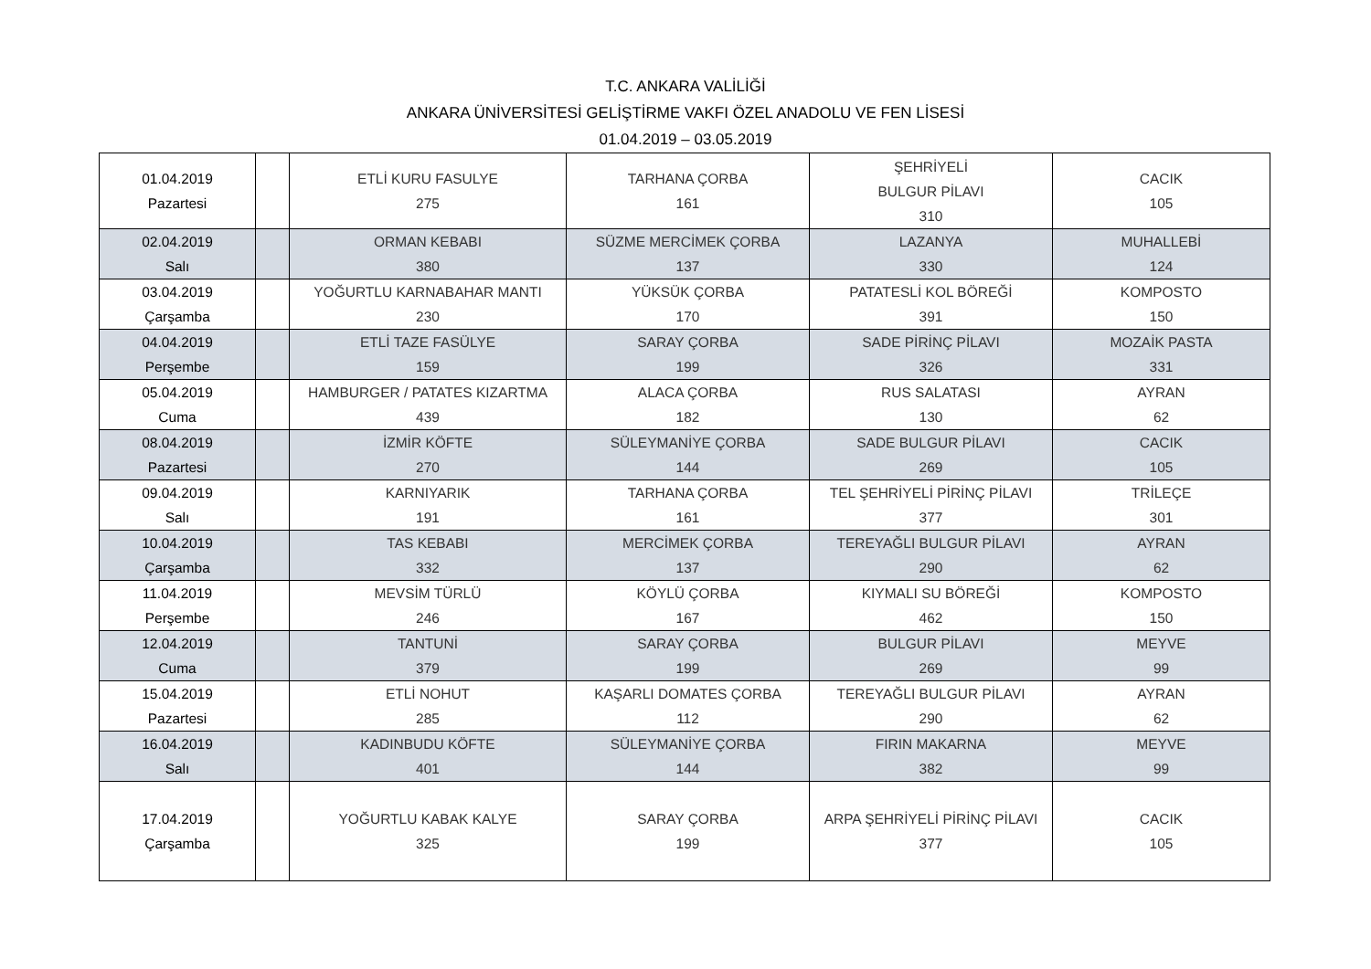T.C. ANKARA VALİLİĞİ
ANKARA ÜNİVERSİTESİ GELİŞTİRME VAKFI ÖZEL ANADOLU VE FEN LİSESİ
01.04.2019 – 03.05.2019
| 01.04.2019 Pazartesi | | ETLİ KURU FASULYE 275 | TARHANA ÇORBA 161 | ŞEHRİYELİ BULGUR PİLAVI 310 | CACIK 105 |
| 02.04.2019 Salı | | ORMAN KEBABI 380 | SÜZME MERCİMEK ÇORBA 137 | LAZANYA 330 | MUHALLEBİ 124 |
| 03.04.2019 Çarşamba | | YOĞURTLU KARNABAHAR MANTI 230 | YÜKSÜK ÇORBA 170 | PATATESLİ KOL BÖREĞİ 391 | KOMPOSTO 150 |
| 04.04.2019 Perşembe | | ETLİ TAZE FASÜLYE 159 | SARAY ÇORBA 199 | SADE PİRİNÇ PİLAVI 326 | MOZAİK PASTA 331 |
| 05.04.2019 Cuma | | HAMBURGER / PATATES KIZARTMA 439 | ALACA ÇORBA 182 | RUS SALATASI 130 | AYRAN 62 |
| 08.04.2019 Pazartesi | | İZMİR KÖFTE 270 | SÜLEYMANİYE ÇORBA 144 | SADE BULGUR PİLAVI 269 | CACIK 105 |
| 09.04.2019 Salı | | KARNIYARIK 191 | TARHANA ÇORBA 161 | TEL ŞEHRİYELİ PİRİNÇ PİLAVI 377 | TRİLEÇE 301 |
| 10.04.2019 Çarşamba | | TAS KEBABI 332 | MERCİMEK ÇORBA 137 | TEREYAĞLI BULGUR PİLAVI 290 | AYRAN 62 |
| 11.04.2019 Perşembe | | MEVSİM TÜRLÜ 246 | KÖYLÜ ÇORBA 167 | KIYMALI SU BÖREĞİ 462 | KOMPOSTO 150 |
| 12.04.2019 Cuma | | TANTUNİ 379 | SARAY ÇORBA 199 | BULGUR PİLAVI 269 | MEYVE 99 |
| 15.04.2019 Pazartesi | | ETLİ NOHUT 285 | KAŞARLI DOMATES ÇORBA 112 | TEREYAĞLI BULGUR PİLAVI 290 | AYRAN 62 |
| 16.04.2019 Salı | | KADINBUDU KÖFTE 401 | SÜLEYMANİYE ÇORBA 144 | FIRIN MAKARNA 382 | MEYVE 99 |
| 17.04.2019 Çarşamba | | YOĞURTLU KABAK KALYE 325 | SARAY ÇORBA 199 | ARPA ŞEHRİYELİ PİRİNÇ PİLAVI 377 | CACIK 105 |